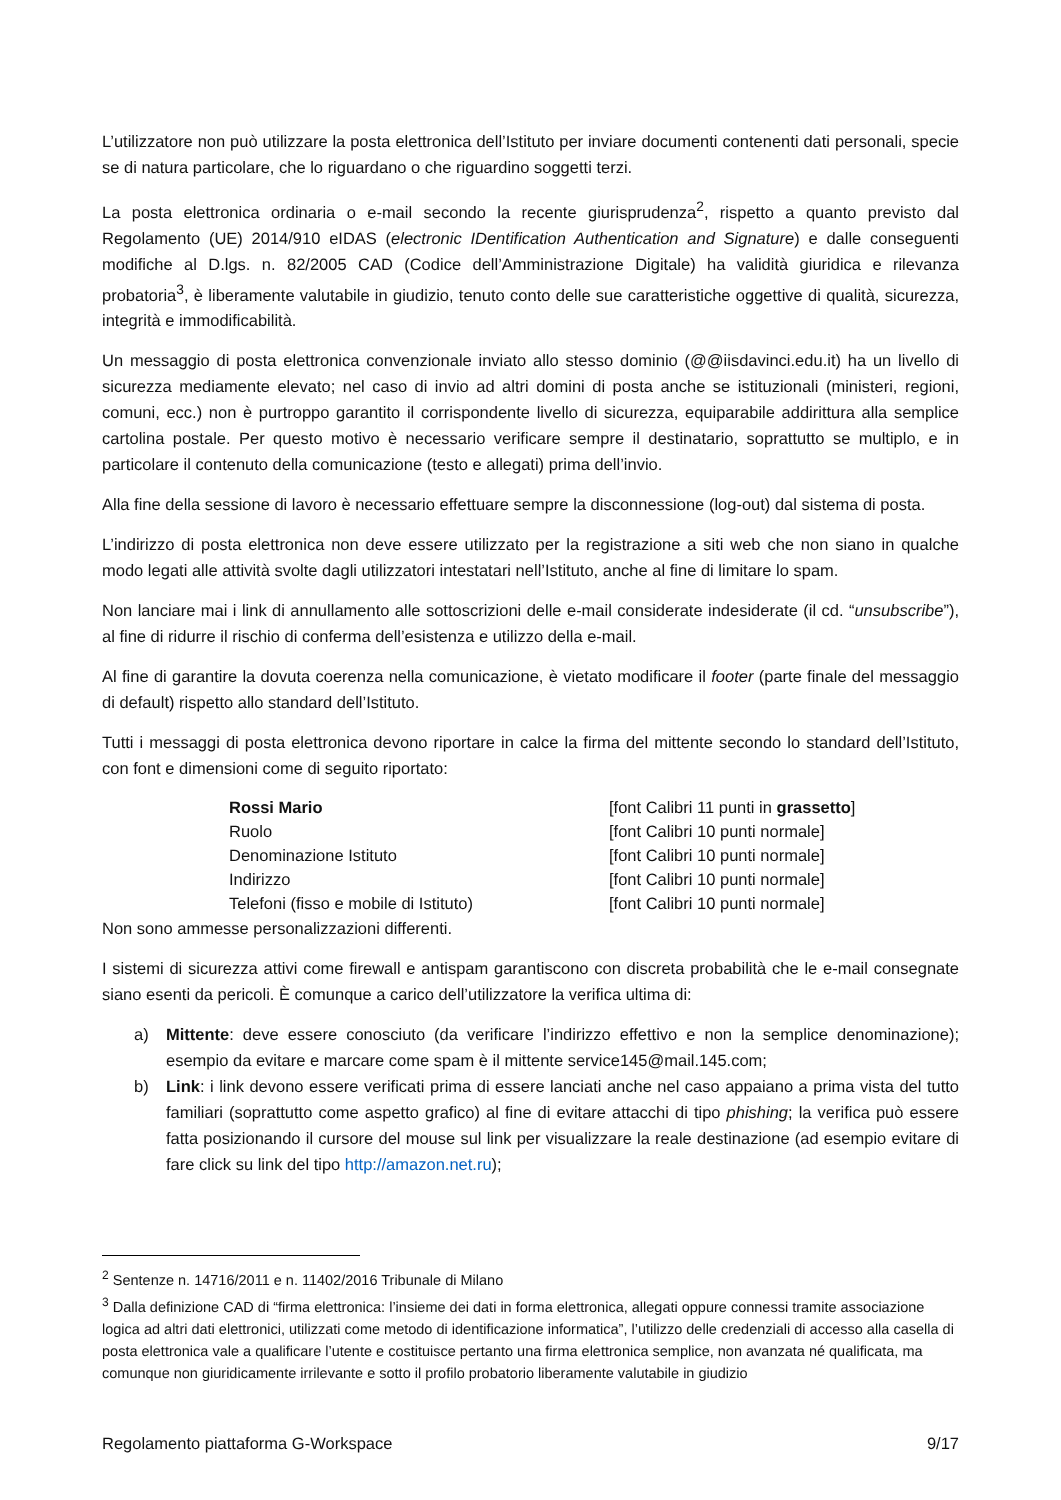L’utilizzatore non può utilizzare la posta elettronica dell’Istituto per inviare documenti contenenti dati personali, specie se di natura particolare, che lo riguardano o che riguardino soggetti terzi.
La posta elettronica ordinaria o e-mail secondo la recente giurisprudenza<sup>2</sup>, rispetto a quanto previsto dal Regolamento (UE) 2014/910 eIDAS (electronic IDentification Authentication and Signature) e dalle conseguenti modifiche al D.lgs. n. 82/2005 CAD (Codice dell’Amministrazione Digitale) ha validità giuridica e rilevanza probatoria<sup>3</sup>, è liberamente valutabile in giudizio, tenuto conto delle sue caratteristiche oggettive di qualità, sicurezza, integrità e immodificabilità.
Un messaggio di posta elettronica convenzionale inviato allo stesso dominio (@@iisdavinci.edu.it) ha un livello di sicurezza mediamente elevato; nel caso di invio ad altri domini di posta anche se istituzionali (ministeri, regioni, comuni, ecc.) non è purtroppo garantito il corrispondente livello di sicurezza, equiparabile addirittura alla semplice cartolina postale. Per questo motivo è necessario verificare sempre il destinatario, soprattutto se multiplo, e in particolare il contenuto della comunicazione (testo e allegati) prima dell’invio.
Alla fine della sessione di lavoro è necessario effettuare sempre la disconnessione (log-out) dal sistema di posta.
L’indirizzo di posta elettronica non deve essere utilizzato per la registrazione a siti web che non siano in qualche modo legati alle attività svolte dagli utilizzatori intestatari nell’Istituto, anche al fine di limitare lo spam.
Non lanciare mai i link di annullamento alle sottoscrizioni delle e-mail considerate indesiderate (il cd. “unsubscribe”), al fine di ridurre il rischio di conferma dell’esistenza e utilizzo della e-mail.
Al fine di garantire la dovuta coerenza nella comunicazione, è vietato modificare il footer (parte finale del messaggio di default) rispetto allo standard dell’Istituto.
Tutti i messaggi di posta elettronica devono riportare in calce la firma del mittente secondo lo standard dell’Istituto, con font e dimensioni come di seguito riportato:
Rossi Mario
[font Calibri 11 punti in grassetto]
Ruolo
[font Calibri 10 punti normale]
Denominazione Istituto
[font Calibri 10 punti normale]
Indirizzo
[font Calibri 10 punti normale]
Telefoni (fisso e mobile di Istituto)
[font Calibri 10 punti normale]
Non sono ammesse personalizzazioni differenti.
I sistemi di sicurezza attivi come firewall e antispam garantiscono con discreta probabilità che le e-mail consegnate siano esenti da pericoli. È comunque a carico dell’utilizzatore la verifica ultima di:
a) Mittente: deve essere conosciuto (da verificare l’indirizzo effettivo e non la semplice denominazione); esempio da evitare e marcare come spam è il mittente service145@mail.145.com;
b) Link: i link devono essere verificati prima di essere lanciati anche nel caso appaiano a prima vista del tutto familiari (soprattutto come aspetto grafico) al fine di evitare attacchi di tipo phishing; la verifica può essere fatta posizionando il cursore del mouse sul link per visualizzare la reale destinazione (ad esempio evitare di fare click su link del tipo http://amazon.net.ru);
<sup>2</sup> Sentenze n. 14716/2011 e n. 11402/2016 Tribunale di Milano
<sup>3</sup> Dalla definizione CAD di “firma elettronica: l’insieme dei dati in forma elettronica, allegati oppure connessi tramite associazione logica ad altri dati elettronici, utilizzati come metodo di identificazione informatica”, l’utilizzo delle credenziali di accesso alla casella di posta elettronica vale a qualificare l’utente e costituisce pertanto una firma elettronica semplice, non avanzata né qualificata, ma comunque non giuridicamente irrilevante e sotto il profilo probatorio liberamente valutabile in giudizio
Regolamento piattaforma G-Workspace 9/17